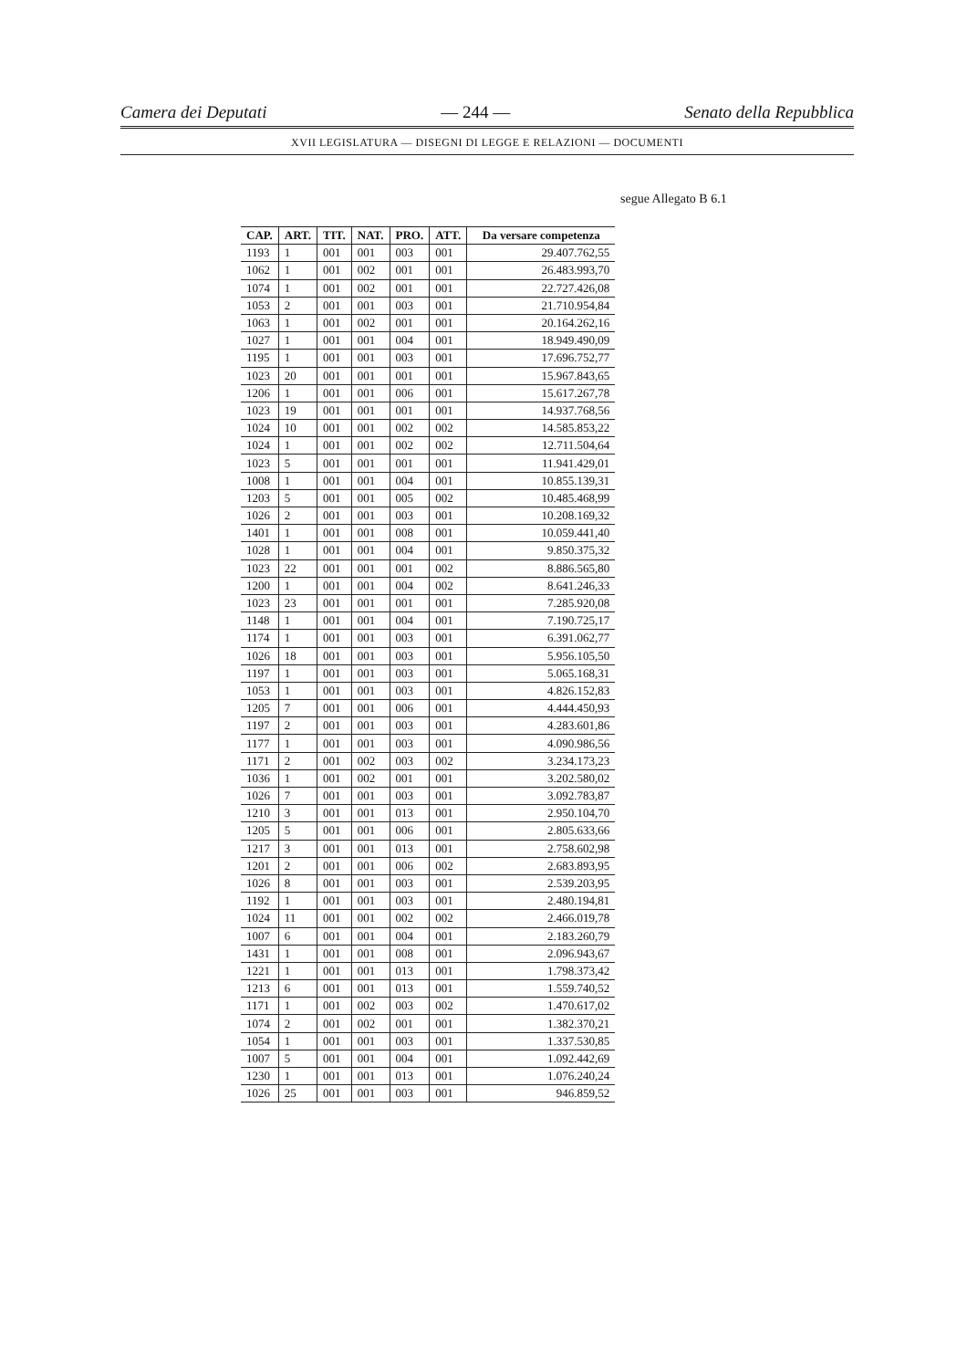Camera dei Deputati — 244 — Senato della Repubblica
XVII LEGISLATURA — DISEGNI DI LEGGE E RELAZIONI — DOCUMENTI
segue Allegato B 6.1
| CAP. | ART. | TIT. | NAT. | PRO. | ATT. | Da versare competenza |
| --- | --- | --- | --- | --- | --- | --- |
| 1193 | 1 | 001 | 001 | 003 | 001 | 29.407.762,55 |
| 1062 | 1 | 001 | 002 | 001 | 001 | 26.483.993,70 |
| 1074 | 1 | 001 | 002 | 001 | 001 | 22.727.426,08 |
| 1053 | 2 | 001 | 001 | 003 | 001 | 21.710.954,84 |
| 1063 | 1 | 001 | 002 | 001 | 001 | 20.164.262,16 |
| 1027 | 1 | 001 | 001 | 004 | 001 | 18.949.490,09 |
| 1195 | 1 | 001 | 001 | 003 | 001 | 17.696.752,77 |
| 1023 | 20 | 001 | 001 | 001 | 001 | 15.967.843,65 |
| 1206 | 1 | 001 | 001 | 006 | 001 | 15.617.267,78 |
| 1023 | 19 | 001 | 001 | 001 | 001 | 14.937.768,56 |
| 1024 | 10 | 001 | 001 | 002 | 002 | 14.585.853,22 |
| 1024 | 1 | 001 | 001 | 002 | 002 | 12.711.504,64 |
| 1023 | 5 | 001 | 001 | 001 | 001 | 11.941.429,01 |
| 1008 | 1 | 001 | 001 | 004 | 001 | 10.855.139,31 |
| 1203 | 5 | 001 | 001 | 005 | 002 | 10.485.468,99 |
| 1026 | 2 | 001 | 001 | 003 | 001 | 10.208.169,32 |
| 1401 | 1 | 001 | 001 | 008 | 001 | 10.059.441,40 |
| 1028 | 1 | 001 | 001 | 004 | 001 | 9.850.375,32 |
| 1023 | 22 | 001 | 001 | 001 | 002 | 8.886.565,80 |
| 1200 | 1 | 001 | 001 | 004 | 002 | 8.641.246,33 |
| 1023 | 23 | 001 | 001 | 001 | 001 | 7.285.920,08 |
| 1148 | 1 | 001 | 001 | 004 | 001 | 7.190.725,17 |
| 1174 | 1 | 001 | 001 | 003 | 001 | 6.391.062,77 |
| 1026 | 18 | 001 | 001 | 003 | 001 | 5.956.105,50 |
| 1197 | 1 | 001 | 001 | 003 | 001 | 5.065.168,31 |
| 1053 | 1 | 001 | 001 | 003 | 001 | 4.826.152,83 |
| 1205 | 7 | 001 | 001 | 006 | 001 | 4.444.450,93 |
| 1197 | 2 | 001 | 001 | 003 | 001 | 4.283.601,86 |
| 1177 | 1 | 001 | 001 | 003 | 001 | 4.090.986,56 |
| 1171 | 2 | 001 | 002 | 003 | 002 | 3.234.173,23 |
| 1036 | 1 | 001 | 002 | 001 | 001 | 3.202.580,02 |
| 1026 | 7 | 001 | 001 | 003 | 001 | 3.092.783,87 |
| 1210 | 3 | 001 | 001 | 013 | 001 | 2.950.104,70 |
| 1205 | 5 | 001 | 001 | 006 | 001 | 2.805.633,66 |
| 1217 | 3 | 001 | 001 | 013 | 001 | 2.758.602,98 |
| 1201 | 2 | 001 | 001 | 006 | 002 | 2.683.893,95 |
| 1026 | 8 | 001 | 001 | 003 | 001 | 2.539.203,95 |
| 1192 | 1 | 001 | 001 | 003 | 001 | 2.480.194,81 |
| 1024 | 11 | 001 | 001 | 002 | 002 | 2.466.019,78 |
| 1007 | 6 | 001 | 001 | 004 | 001 | 2.183.260,79 |
| 1431 | 1 | 001 | 001 | 008 | 001 | 2.096.943,67 |
| 1221 | 1 | 001 | 001 | 013 | 001 | 1.798.373,42 |
| 1213 | 6 | 001 | 001 | 013 | 001 | 1.559.740,52 |
| 1171 | 1 | 001 | 002 | 003 | 002 | 1.470.617,02 |
| 1074 | 2 | 001 | 002 | 001 | 001 | 1.382.370,21 |
| 1054 | 1 | 001 | 001 | 003 | 001 | 1.337.530,85 |
| 1007 | 5 | 001 | 001 | 004 | 001 | 1.092.442,69 |
| 1230 | 1 | 001 | 001 | 013 | 001 | 1.076.240,24 |
| 1026 | 25 | 001 | 001 | 003 | 001 | 946.859,52 |